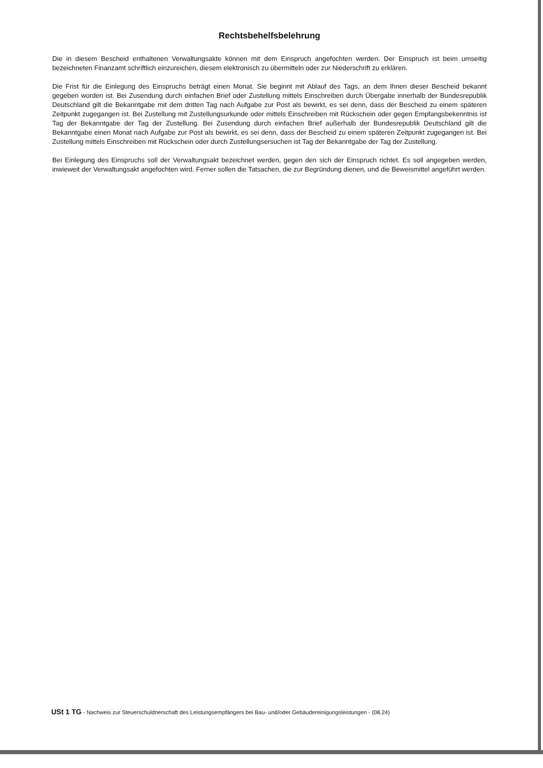Rechtsbehelfsbelehrung
Die in diesem Bescheid enthaltenen Verwaltungsakte können mit dem Einspruch angefochten werden. Der Einspruch ist beim umseitig bezeichneten Finanzamt schriftlich einzureichen, diesem elektronisch zu übermitteln oder zur Niederschrift zu erklären.
Die Frist für die Einlegung des Einspruchs beträgt einen Monat. Sie beginnt mit Ablauf des Tags, an dem Ihnen dieser Bescheid bekannt gegeben worden ist. Bei Zusendung durch einfachen Brief oder Zustellung mittels Einschreiben durch Übergabe innerhalb der Bundesrepublik Deutschland gilt die Bekanntgabe mit dem dritten Tag nach Aufgabe zur Post als bewirkt, es sei denn, dass der Bescheid zu einem späteren Zeitpunkt zugegangen ist. Bei Zustellung mit Zustellungsurkunde oder mittels Einschreiben mit Rückschein oder gegen Empfangsbekenntnis ist Tag der Bekanntgabe der Tag der Zustellung. Bei Zusendung durch einfachen Brief außerhalb der Bundesrepublik Deutschland gilt die Bekanntgabe einen Monat nach Aufgabe zur Post als bewirkt, es sei denn, dass der Bescheid zu einem späteren Zeitpunkt zugegangen ist. Bei Zustellung mittels Einschreiben mit Rückschein oder durch Zustellungsersuchen ist Tag der Bekanntgabe der Tag der Zustellung.
Bei Einlegung des Einspruchs soll der Verwaltungsakt bezeichnet werden, gegen den sich der Einspruch richtet. Es soll angegeben werden, inwieweit der Verwaltungsakt angefochten wird. Ferner sollen die Tatsachen, die zur Begründung dienen, und die Beweismittel angeführt werden.
USt 1 TG - Nachweis zur Steuerschuldnerschaft des Leistungsempfängers bei Bau- und/oder Gebäudereinigungsleistungen - (08.24)